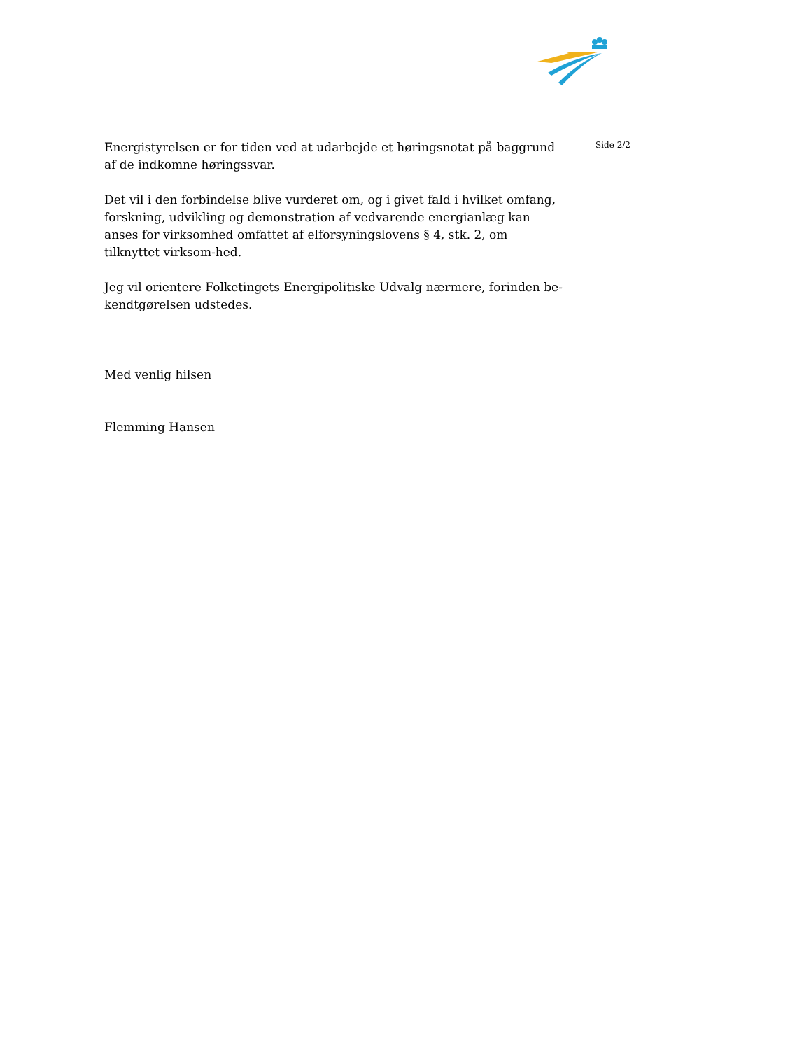Energistyrelsen er for tiden ved at udarbejde et høringsnotat på baggrund af de indkomne høringssvar.
Det vil i den forbindelse blive vurderet om, og i givet fald i hvilket omfang, forskning, udvikling og demonstration af vedvarende energianlæg kan anses for virksomhed omfattet af elforsyningslovens § 4, stk. 2, om tilknyttet virksom-hed.
Jeg vil orientere Folketingets Energipolitiske Udvalg nærmere, forinden be-kendtgørelsen udstedes.
Med venlig hilsen
Flemming Hansen
Side 2/2